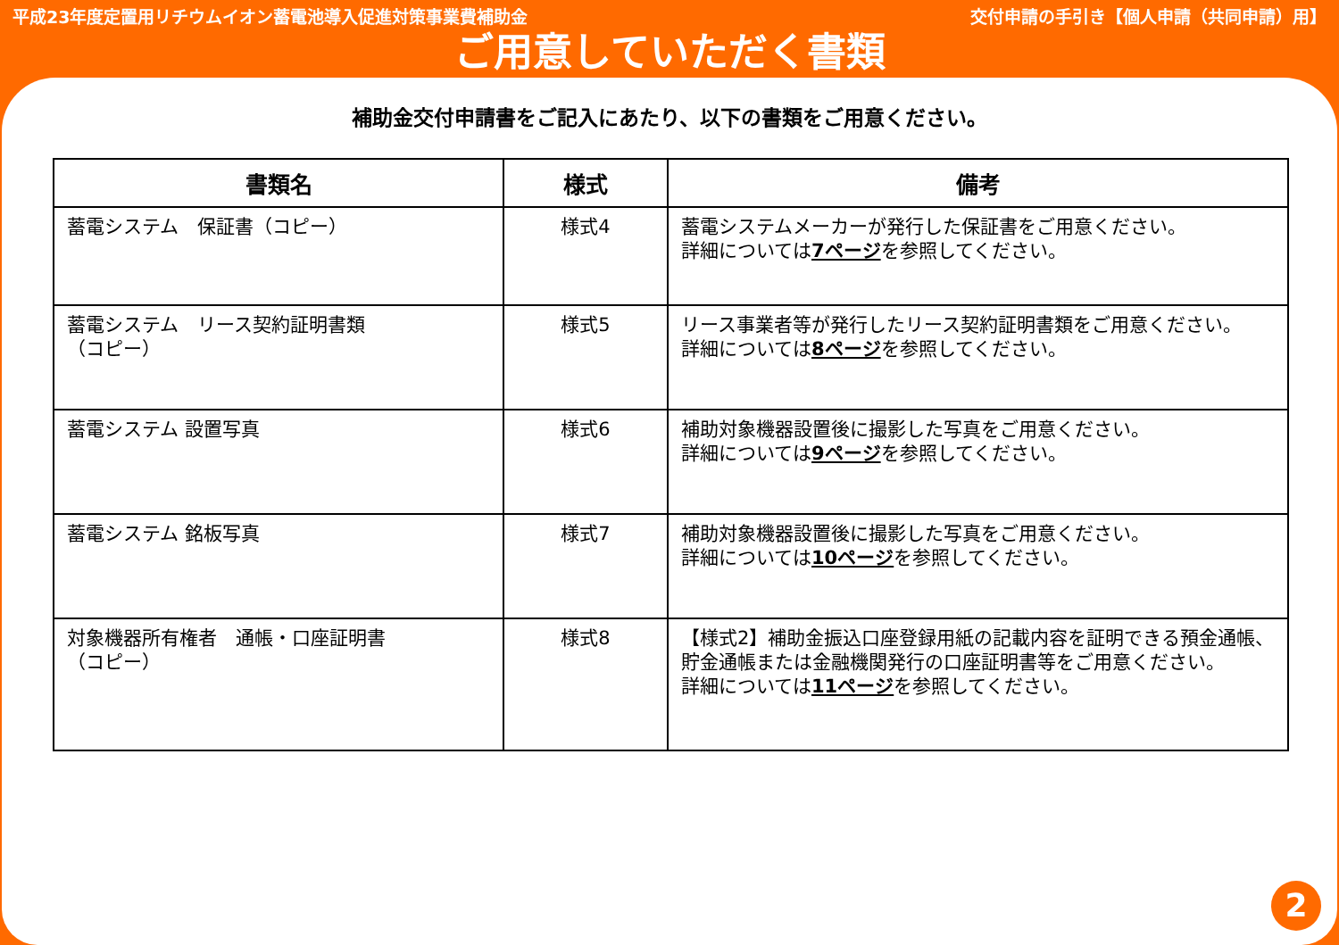平成23年度定置用リチウムイオン蓄電池導入促進対策事業費補助金 交付申請の手引き【個人申請（共同申請）用】
ご用意していただく書類
補助金交付申請書をご記入にあたり、以下の書類をご用意ください。
| 書類名 | 様式 | 備考 |
| --- | --- | --- |
| 蓄電システム 保証書（コピー） | 様式4 | 蓄電システムメーカーが発行した保証書をご用意ください。 詳細については 7ページ を参照してください。 |
| 蓄電システム リース契約証明書類 （コピー） | 様式5 | リース事業者等が発行したリース契約証明書類をご用意ください。 詳細については 8ページ を参照してください。 |
| 蓄電システム 設置写真 | 様式6 | 補助対象機器設置後に撮影した写真をご用意ください。 詳細については 9ページ を参照してください。 |
| 蓄電システム 銘板写真 | 様式7 | 補助対象機器設置後に撮影した写真をご用意ください。 詳細については 10ページ を参照してください。 |
| 対象機器所有権者 通帳・口座証明書 （コピー） | 様式8 | 【様式2】補助金振込口座登録用紙の記載内容を証明できる預金通帳、貯金通帳または金融機関発行の口座証明書等をご用意ください。 詳細については 11ページ を参照してください。 |
2